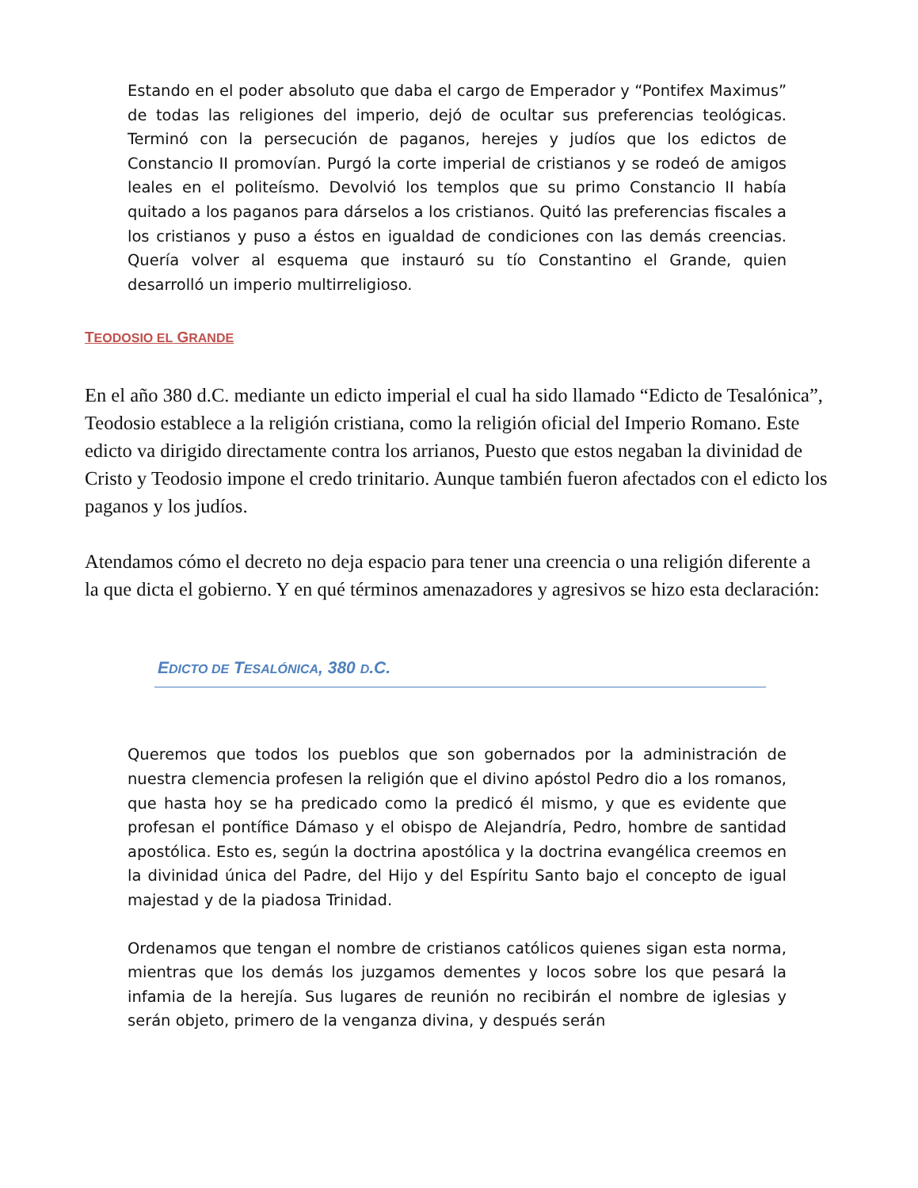Estando en el poder absoluto que daba el cargo de Emperador y “Pontifex Maximus” de todas las religiones del imperio, dejó de ocultar sus preferencias teológicas. Terminó con la persecución de paganos, herejes y judíos que los edictos de Constancio II promovían. Purgó la corte imperial de cristianos y se rodeó de amigos leales en el politeísmo. Devolvió los templos que su primo Constancio II había quitado a los paganos para dárselos a los cristianos. Quitó las preferencias fiscales a los cristianos y puso a éstos en igualdad de condiciones con las demás creencias. Quería volver al esquema que instauró su tío Constantino el Grande, quien desarrolló un imperio multirreligioso.
TEODOSIO EL GRANDE
En el año 380 d.C. mediante un edicto imperial el cual ha sido llamado “Edicto de Tesalónica”, Teodosio establece a la religión cristiana, como la religión oficial del Imperio Romano. Este edicto va dirigido directamente contra los arrianos, Puesto que estos negaban la divinidad de Cristo y Teodosio impone el credo trinitario. Aunque también fueron afectados con el edicto los paganos y los judíos.
Atendamos cómo el decreto no deja espacio para tener una creencia o una religión diferente a la que dicta el gobierno. Y en qué términos amenazadores y agresivos se hizo esta declaración:
EDICTO DE TESALÓNICA, 380 D.C.
Queremos que todos los pueblos que son gobernados por la administración de nuestra clemencia profesen la religión que el divino apóstol Pedro dio a los romanos, que hasta hoy se ha predicado como la predicó él mismo, y que es evidente que profesan el pontífice Dámaso y el obispo de Alejandría, Pedro, hombre de santidad apostólica. Esto es, según la doctrina apostólica y la doctrina evangélica creemos en la divinidad única del Padre, del Hijo y del Espíritu Santo bajo el concepto de igual majestad y de la piadosa Trinidad.
Ordenamos que tengan el nombre de cristianos católicos quienes sigan esta norma, mientras que los demás los juzgamos dementes y locos sobre los que pesará la infamia de la herejía. Sus lugares de reunión no recibirán el nombre de iglesias y serán objeto, primero de la venganza divina, y después serán